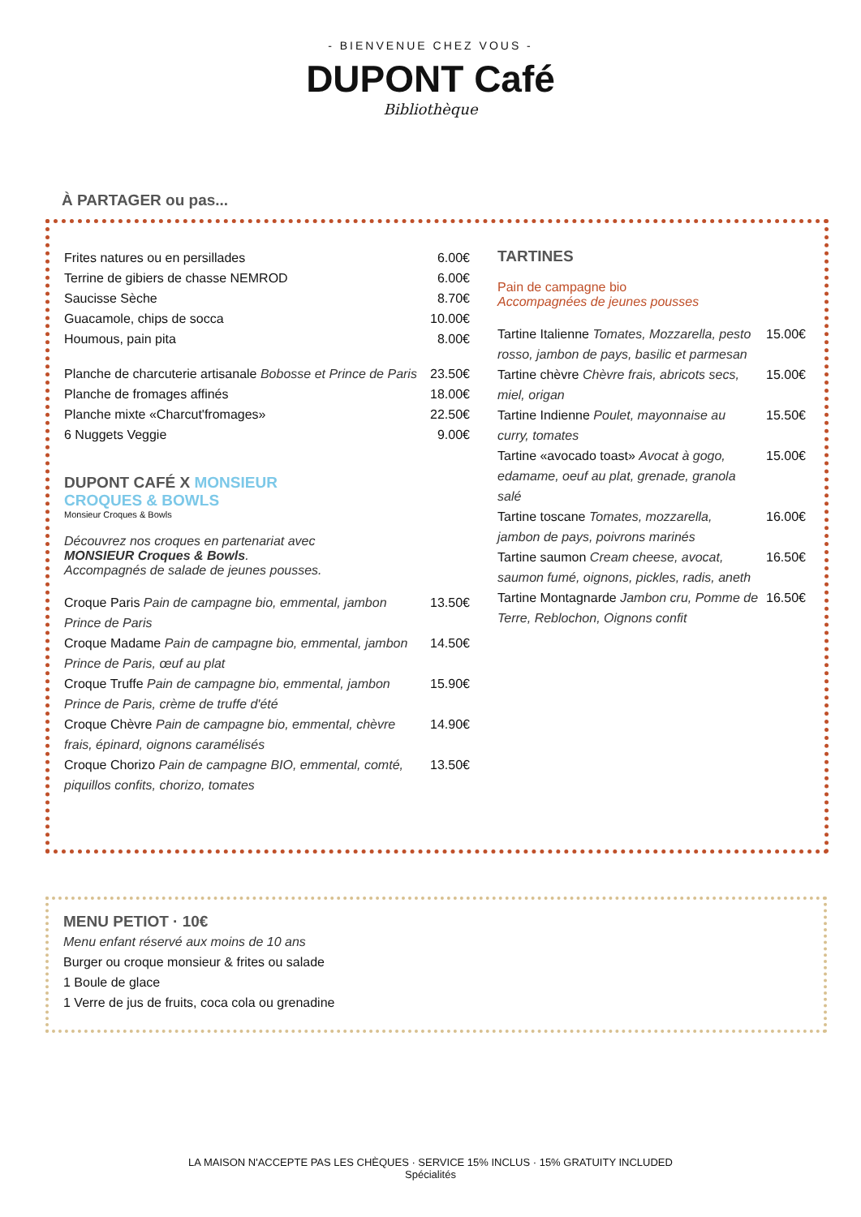- BIENVENUE CHEZ VOUS -
DUPONT Café
Bibliothèque
À PARTAGER ou pas...
Frites natures ou en persillades 6.00€
Terrine de gibiers de chasse NEMROD 6.00€
Saucisse Sèche 8.70€
Guacamole, chips de socca 10.00€
Houmous, pain pita 8.00€
Planche de charcuterie artisanale Bobosse et Prince de Paris 23.50€
Planche de fromages affinés 18.00€
Planche mixte «Charcut'fromages» 22.50€
6 Nuggets Veggie 9.00€
DUPONT CAFÉ X MONSIEUR
CROQUES & BOWLS
Monsieur Croques & Bowls
Découvrez nos croques en partenariat avec
MONSIEUR Croques & Bowls.
Accompagnés de salade de jeunes pousses.
Croque Paris Pain de campagne bio, emmental, jambon Prince de Paris 13.50€
Croque Madame Pain de campagne bio, emmental, jambon Prince de Paris, œuf au plat 14.50€
Croque Truffe Pain de campagne bio, emmental, jambon Prince de Paris, crème de truffe d'été 15.90€
Croque Chèvre Pain de campagne bio, emmental, chèvre frais, épinard, oignons caramélisés 14.90€
Croque Chorizo Pain de campagne BIO, emmental, comté, piquillos confits, chorizo, tomates 13.50€
TARTINES
Pain de campagne bio
Accompagnées de jeunes pousses
Tartine Italienne Tomates, Mozzarella, pesto rosso, jambon de pays, basilic et parmesan 15.00€
Tartine chèvre Chèvre frais, abricots secs, miel, origan 15.00€
Tartine Indienne Poulet, mayonnaise au curry, tomates 15.50€
Tartine «avocado toast» Avocat à gogo, edamame, oeuf au plat, grenade, granola salé 15.00€
Tartine toscane Tomates, mozzarella, jambon de pays, poivrons marinés 16.00€
Tartine saumon Cream cheese, avocat, saumon fumé, oignons, pickles, radis, aneth 16.50€
Tartine Montagnarde Jambon cru, Pomme de Terre, Reblochon, Oignons confit 16.50€
MENU PETIOT · 10€
Menu enfant réservé aux moins de 10 ans
Burger ou croque monsieur & frites ou salade
1 Boule de glace
1 Verre de jus de fruits, coca cola ou grenadine
LA MAISON N'ACCEPTE PAS LES CHÈQUES · SERVICE 15% INCLUS · 15% GRATUITY INCLUDED
Spécialités